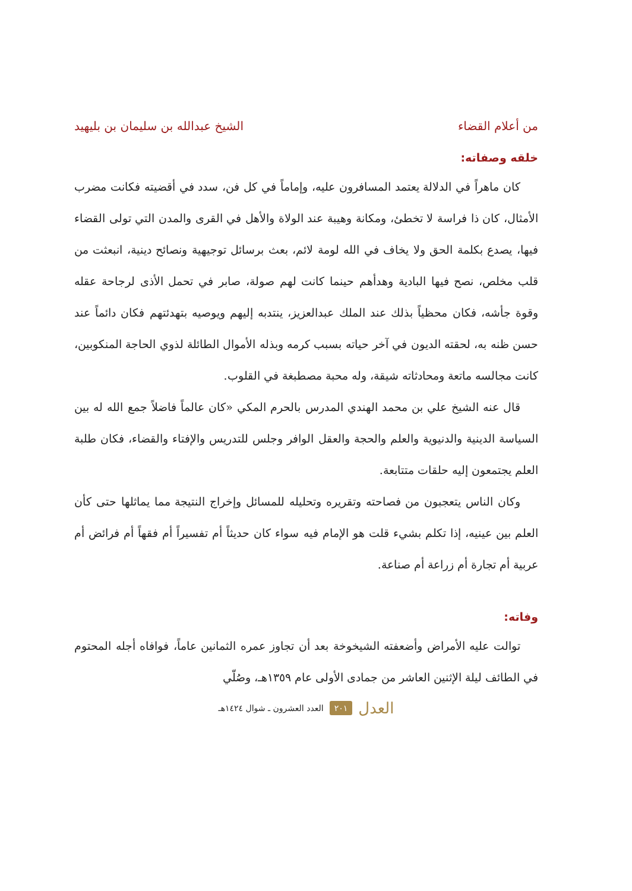من أعلام القضاء الشيخ عبدالله بن سليمان بن بليهيد
خلقه وصفاته:
كان ماهراً في الدلالة يعتمد المسافرون عليه، وإماماً في كل فن، سدد في أقضيته فكانت مضرب الأمثال، كان ذا فراسة لا تخطئ، ومكانة وهيبة عند الولاة والأهل في القرى والمدن التي تولى القضاء فيها، يصدع بكلمة الحق ولا يخاف في الله لومة لائم، بعث برسائل توجيهية ونصائح دينية، انبعثت من قلب مخلص، نصح فيها البادية وهدأهم حينما كانت لهم صولة، صابر في تحمل الأذى لرجاحة عقله وقوة جأشه، فكان محظياً بذلك عند الملك عبدالعزيز، ينتدبه إليهم ويوصيه بتهدئتهم فكان دائماً عند حسن ظنه به، لحقته الديون في آخر حياته بسبب كرمه وبذله الأموال الطائلة لذوي الحاجة المنكوبين، كانت مجالسه ماتعة ومحادثاته شيقة، وله محبة مصطبغة في القلوب.
قال عنه الشيخ علي بن محمد الهندي المدرس بالحرم المكي «كان عالماً فاضلاً جمع الله له بين السياسة الدينية والدنيوية والعلم والحجة والعقل الوافر وجلس للتدريس والإفتاء والقضاء، فكان طلبة العلم يجتمعون إليه حلقات متتابعة.
وكان الناس يتعجبون من فصاحته وتقريره وتحليله للمسائل وإخراج النتيجة مما يماثلها حتى كأن العلم بين عينيه، إذا تكلم بشيء قلت هو الإمام فيه سواء كان حديثاً أم تفسيراً أم فقهاً أم فرائض أم عربية أم تجارة أم زراعة أم صناعة.
وفاته:
توالت عليه الأمراض وأضعفته الشيخوخة بعد أن تجاوز عمره الثمانين عاماً، فوافاه أجله المحتوم في الطائف ليلة الإثنين العاشر من جمادى الأولى عام ١٣٥٩هـ، وصُلّي
العدل ٢٠١ العدد العشرون ـ شوال ١٤٢٤هـ